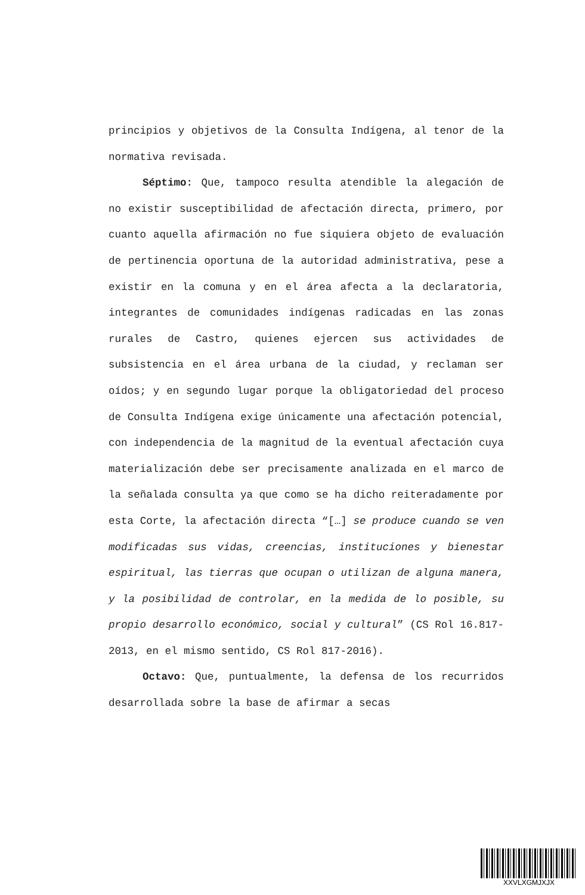principios y objetivos de la Consulta Indígena, al tenor de la normativa revisada.
Séptimo: Que, tampoco resulta atendible la alegación de no existir susceptibilidad de afectación directa, primero, por cuanto aquella afirmación no fue siquiera objeto de evaluación de pertinencia oportuna de la autoridad administrativa, pese a existir en la comuna y en el área afecta a la declaratoria, integrantes de comunidades indígenas radicadas en las zonas rurales de Castro, quienes ejercen sus actividades de subsistencia en el área urbana de la ciudad, y reclaman ser oídos; y en segundo lugar porque la obligatoriedad del proceso de Consulta Indígena exige únicamente una afectación potencial, con independencia de la magnitud de la eventual afectación cuya materialización debe ser precisamente analizada en el marco de la señalada consulta ya que como se ha dicho reiteradamente por esta Corte, la afectación directa “[…] se produce cuando se ven modificadas sus vidas, creencias, instituciones y bienestar espiritual, las tierras que ocupan o utilizan de alguna manera, y la posibilidad de controlar, en la medida de lo posible, su propio desarrollo económico, social y cultural” (CS Rol 16.817-2013, en el mismo sentido, CS Rol 817-2016).
Octavo: Que, puntualmente, la defensa de los recurridos desarrollada sobre la base de afirmar a secas
XXVLXGMJXJX